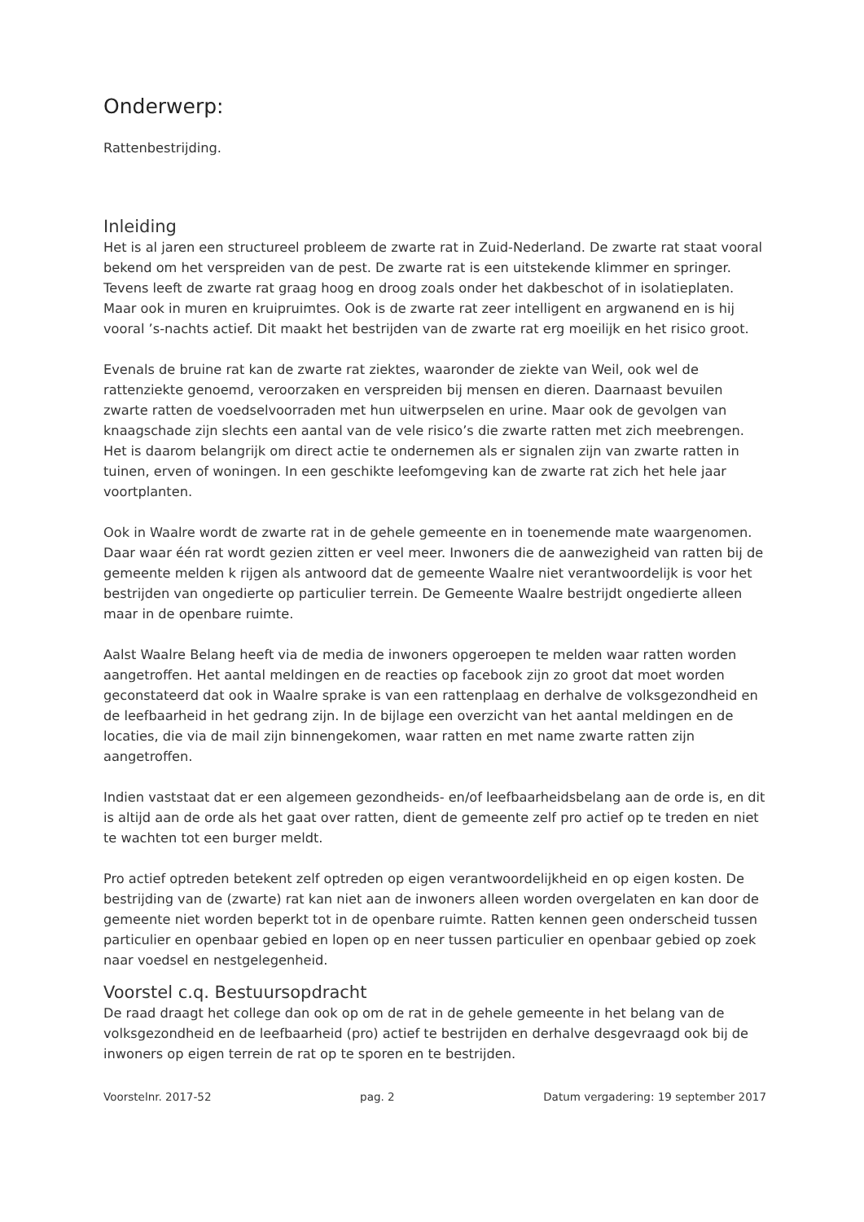Onderwerp:
Rattenbestrijding.
Inleiding
Het is al jaren een structureel probleem de zwarte rat in Zuid-Nederland. De zwarte rat staat vooral bekend om het verspreiden van de pest. De zwarte rat is een uitstekende klimmer en springer. Tevens leeft de zwarte rat graag hoog en droog zoals onder het dakbeschot of in isolatieplaten. Maar ook in muren en kruipruimtes. Ook is de zwarte rat zeer intelligent en argwanend en is hij vooral ’s-nachts actief. Dit maakt het bestrijden van de zwarte rat erg moeilijk en het risico groot.
Evenals de bruine rat kan de zwarte rat ziektes, waaronder de ziekte van Weil, ook wel de rattenziekte genoemd, veroorzaken en verspreiden bij mensen en dieren. Daarnaast bevuilen zwarte ratten de voedselvoorraden met hun uitwerpselen en urine. Maar ook de gevolgen van knaagschade zijn slechts een aantal van de vele risico’s die zwarte ratten met zich meebrengen. Het is daarom belangrijk om direct actie te ondernemen als er signalen zijn van zwarte ratten in tuinen, erven of woningen. In een geschikte leefomgeving kan de zwarte rat zich het hele jaar voortplanten.
Ook in Waalre wordt de zwarte rat in de gehele gemeente en in toenemende mate waargenomen. Daar waar één rat wordt gezien zitten er veel meer. Inwoners die de aanwezigheid van ratten bij de gemeente melden k rijgen als antwoord dat de gemeente Waalre niet verantwoordelijk is voor het bestrijden van ongedierte op particulier terrein. De Gemeente Waalre bestrijdt ongedierte alleen maar in de openbare ruimte.
Aalst Waalre Belang heeft via de media de inwoners opgeroepen te melden waar ratten worden aangetroffen. Het aantal meldingen en de reacties op facebook zijn zo groot dat moet worden geconstateerd dat ook in Waalre sprake is van een rattenplaag en derhalve de volksgezondheid en de leefbaarheid in het gedrang zijn. In de bijlage een overzicht van het aantal meldingen en de locaties, die via de mail zijn binnengekomen, waar ratten en met name zwarte ratten zijn aangetroffen.
Indien vaststaat dat er een algemeen gezondheids- en/of leefbaarheidsbelang aan de orde is, en dit is altijd aan de orde als het gaat over ratten, dient de gemeente zelf pro actief op te treden en niet te wachten tot een burger meldt.
Pro actief optreden betekent zelf optreden op eigen verantwoordelijkheid en op eigen kosten. De bestrijding van de (zwarte) rat kan niet aan de inwoners alleen worden overgelaten en kan door de gemeente niet worden beperkt tot in de openbare ruimte. Ratten kennen geen onderscheid tussen particulier en openbaar gebied en lopen op en neer tussen particulier en openbaar gebied op zoek naar voedsel en nestgelegenheid.
Voorstel c.q. Bestuursopdracht
De raad draagt het college dan ook op om de rat in de gehele gemeente in het belang van de volksgezondheid en de leefbaarheid (pro) actief te bestrijden en derhalve desgevraagd ook bij de inwoners op eigen terrein de rat op te sporen en te bestrijden.
Voorstelnr. 2017-52 pag. 2 Datum vergadering: 19 september 2017